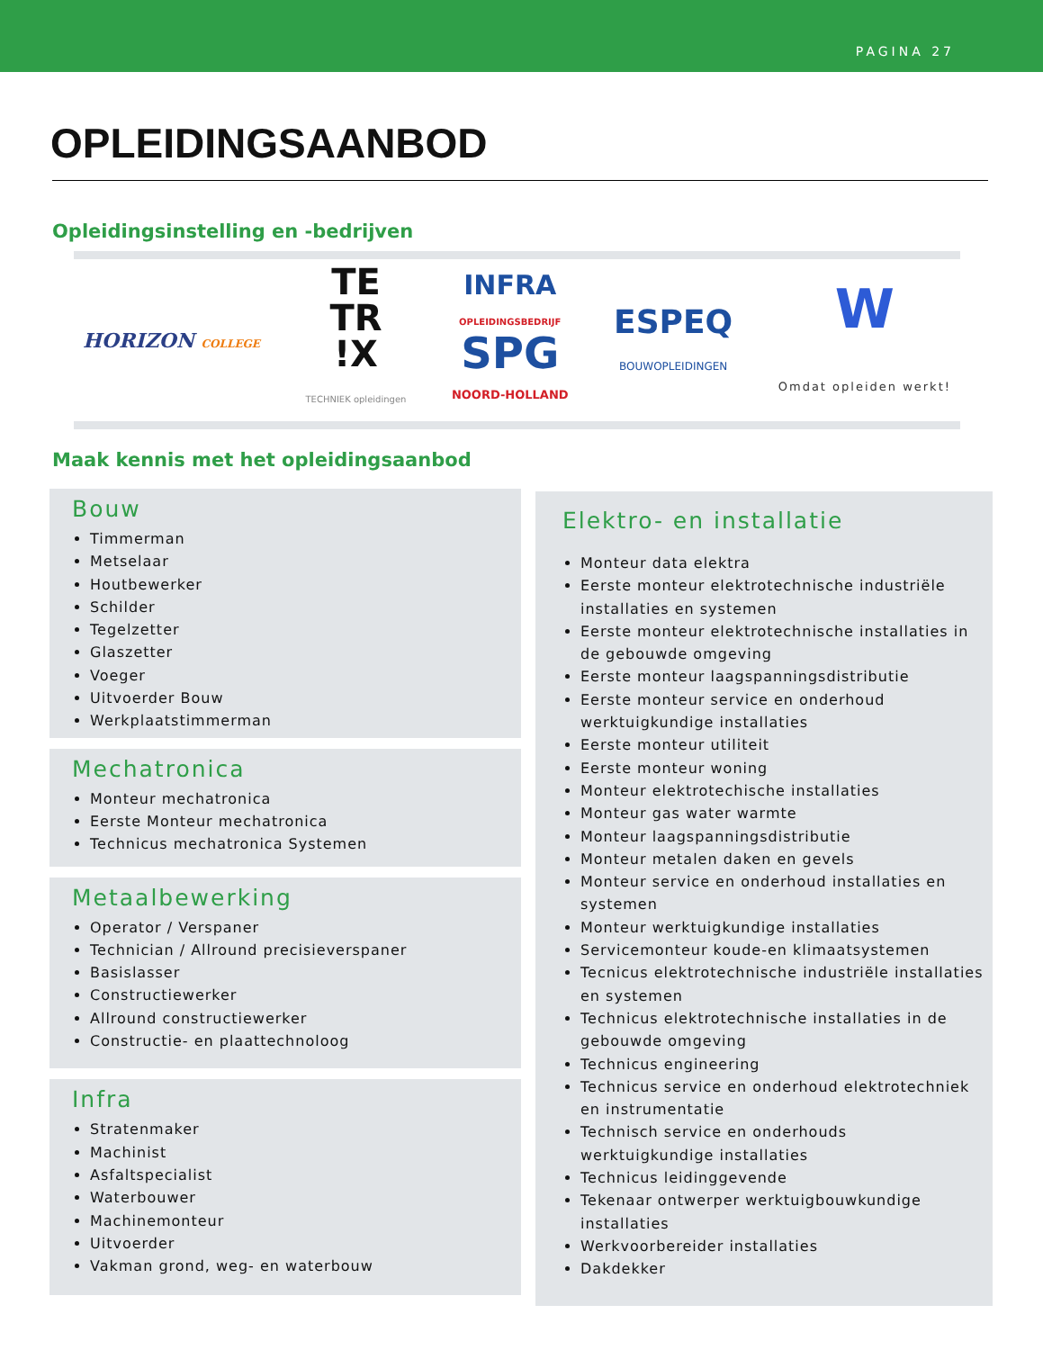PAGINA 27
OPLEIDINGSAANBOD
Opleidingsinstelling en -bedrijven
HORIZON COLLEGE
TE
TR
!X
TECHNIEK opleidingen
INFRA
OPLEIDINGSBEDRIJF
SPG
NOORD-HOLLAND
ESPEQ
BOUWOPLEIDINGEN
W
Omdat opleiden werkt!
Maak kennis met het opleidingsaanbod
Bouw
Timmerman
Metselaar
Houtbewerker
Schilder
Tegelzetter
Glaszetter
Voeger
Uitvoerder Bouw
Werkplaatstimmerman
Mechatronica
Monteur mechatronica
Eerste Monteur mechatronica
Technicus mechatronica Systemen
Metaalbewerking
Operator / Verspaner
Technician / Allround precisieverspaner
Basislasser
Constructiewerker
Allround constructiewerker
Constructie- en plaattechnoloog
Infra
Stratenmaker
Machinist
Asfaltspecialist
Waterbouwer
Machinemonteur
Uitvoerder
Vakman grond, weg- en waterbouw
Elektro- en installatie
Monteur data elektra
Eerste monteur elektrotechnische industriële installaties en systemen
Eerste monteur elektrotechnische installaties in de gebouwde omgeving
Eerste monteur laagspanningsdistributie
Eerste monteur service en onderhoud werktuigkundige installaties
Eerste monteur utiliteit
Eerste monteur woning
Monteur elektrotechische installaties
Monteur gas water warmte
Monteur laagspanningsdistributie
Monteur metalen daken en gevels
Monteur service en onderhoud installaties en systemen
Monteur werktuigkundige installaties
Servicemonteur koude-en klimaatsystemen
Tecnicus elektrotechnische industriële installaties en systemen
Technicus elektrotechnische installaties in de gebouwde omgeving
Technicus engineering
Technicus service en onderhoud elektrotechniek en instrumentatie
Technisch service en onderhouds werktuigkundige installaties
Technicus leidinggevende
Tekenaar ontwerper werktuigbouwkundige installaties
Werkvoorbereider installaties
Dakdekker